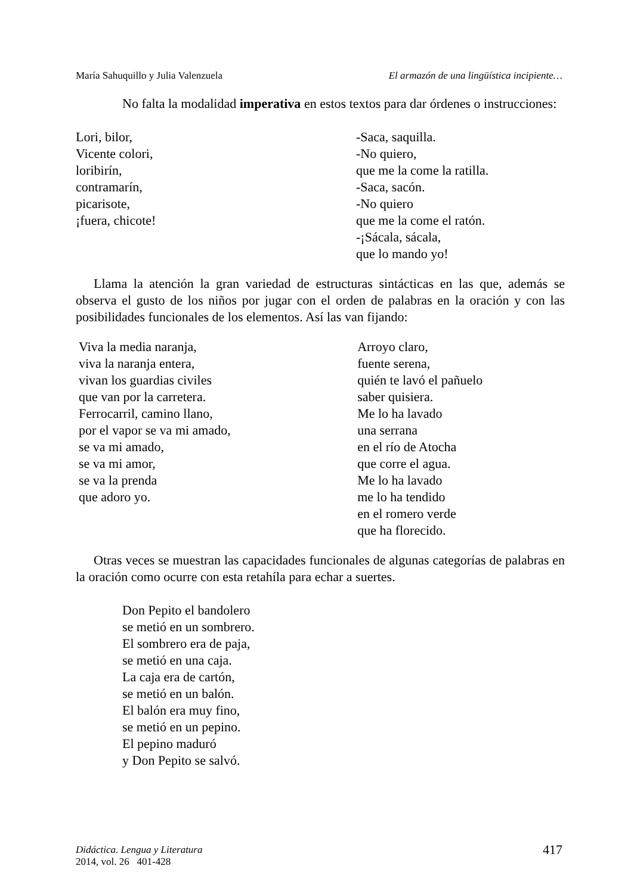María Sahuquillo y Julia Valenzuela El armazón de una lingüística incipiente…
No falta la modalidad imperativa en estos textos para dar órdenes o instrucciones:
Lori, bilor,
Vicente colori,
loribirín,
contramarín,
picarisote,
¡fuera, chicote!
-Saca, saquilla.
-No quiero,
que me la come la ratilla.
-Saca, sacón.
-No quiero
que me la come el ratón.
-¡Sácala, sácala,
que lo mando yo!
Llama la atención la gran variedad de estructuras sintácticas en las que, además se observa el gusto de los niños por jugar con el orden de palabras en la oración y con las posibilidades funcionales de los elementos. Así las van fijando:
Viva la media naranja,
viva la naranja entera,
vivan los guardias civiles
que van por la carretera.
Ferrocarril, camino llano,
por el vapor se va mi amado,
se va mi amado,
se va mi amor,
se va la prenda
que adoro yo.
Arroyo claro,
fuente serena,
quién te lavó el pañuelo
saber quisiera.
Me lo ha lavado
una serrana
en el río de Atocha
que corre el agua.
Me lo ha lavado
me lo ha tendido
en el romero verde
que ha florecido.
Otras veces se muestran las capacidades funcionales de algunas categorías de palabras en la oración como ocurre con esta retahíla para echar a suertes.
Don Pepito el bandolero
se metió en un sombrero.
El sombrero era de paja,
se metió en una caja.
La caja era de cartón,
se metió en un balón.
El balón era muy fino,
se metió en un pepino.
El pepino maduró
y Don Pepito se salvó.
Didáctica. Lengua y Literatura
2014, vol. 26 401-428 417